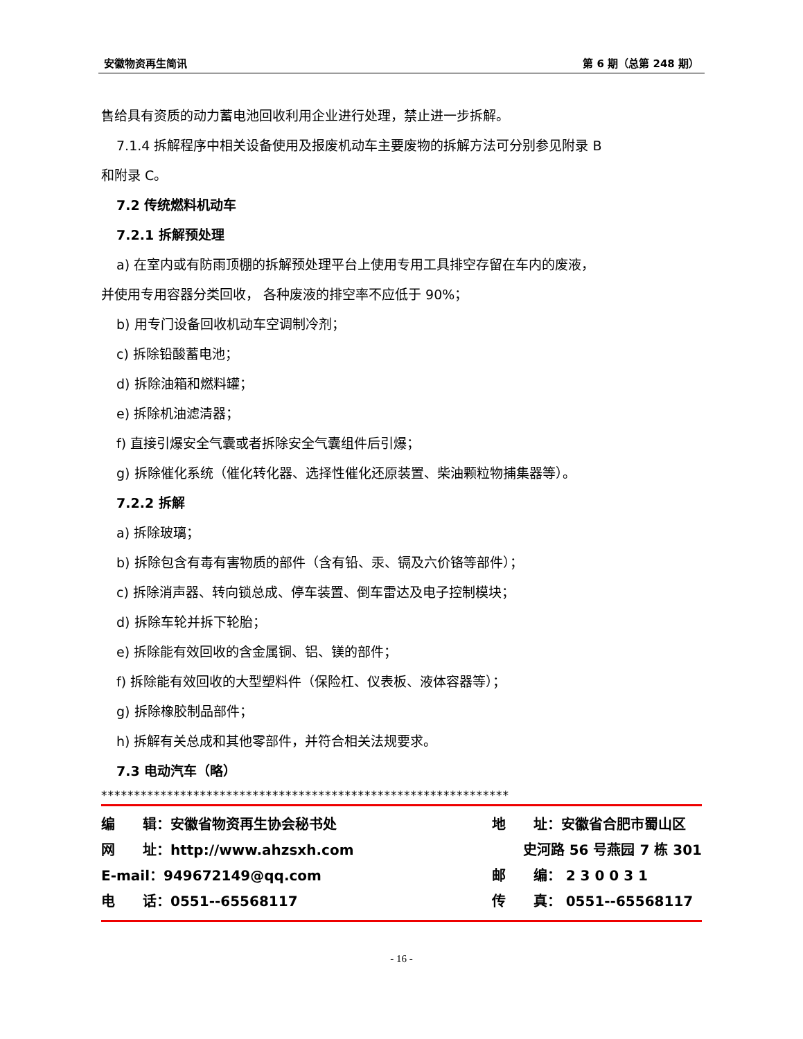安徽物资再生简讯 第 6 期（总第 248 期）
售给具有资质的动力蓄电池回收利用企业进行处理，禁止进一步拆解。
7.1.4 拆解程序中相关设备使用及报废机动车主要废物的拆解方法可分别参见附录 B
和附录 C。
7.2 传统燃料机动车
7.2.1 拆解预处理
a) 在室内或有防雨顶棚的拆解预处理平台上使用专用工具排空存留在车内的废液，
并使用专用容器分类回收， 各种废液的排空率不应低于 90%；
b) 用专门设备回收机动车空调制冷剂；
c) 拆除铅酸蓄电池；
d) 拆除油箱和燃料罐；
e) 拆除机油滤清器；
f) 直接引爆安全气囊或者拆除安全气囊组件后引爆；
g) 拆除催化系统（催化转化器、选择性催化还原装置、柴油颗粒物捕集器等）。
7.2.2 拆解
a) 拆除玻璃；
b) 拆除包含有毒有害物质的部件（含有铅、汞、镉及六价铬等部件）；
c) 拆除消声器、转向锁总成、停车装置、倒车雷达及电子控制模块；
d) 拆除车轮并拆下轮胎；
e) 拆除能有效回收的含金属铜、铝、镁的部件；
f) 拆除能有效回收的大型塑料件（保险杠、仪表板、液体容器等）；
g) 拆除橡胶制品部件；
h) 拆解有关总成和其他零部件，并符合相关法规要求。
7.3 电动汽车（略）
**************************************************************
编　　辑：安徽省物资再生协会秘书处
网　　址：http://www.ahzsxh.com
E-mail：949672149@qq.com
电　　话：0551--65568117
地　　址：安徽省合肥市蜀山区
史河路 56 号燕园 7 栋 301
邮　　编： 2 3 0 0 3 1
传　　真： 0551--65568117
- 16 -